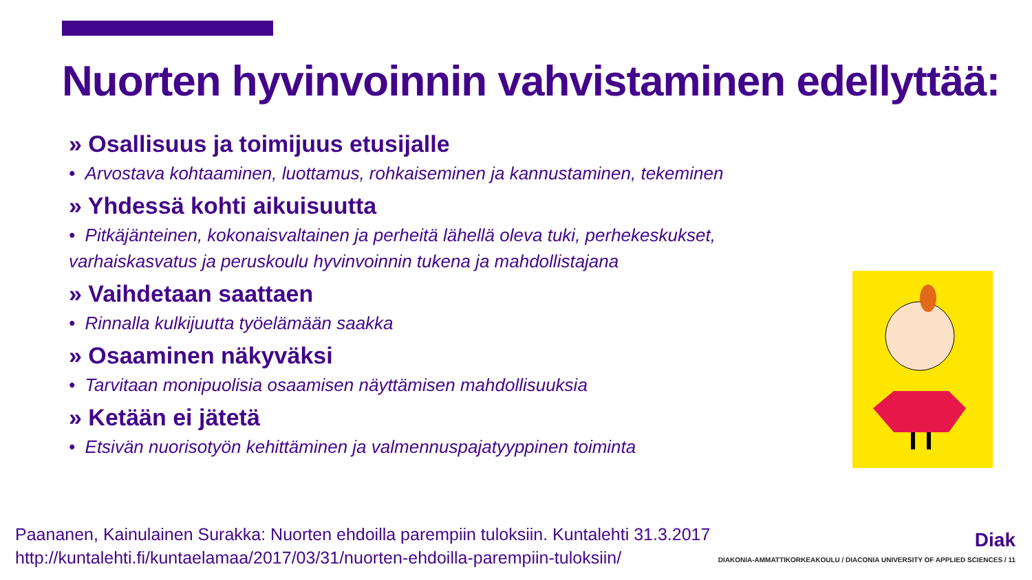Nuorten hyvinvoinnin vahvistaminen edellyttää:
» Osallisuus ja toimijuus etusijalle
• Arvostava kohtaaminen, luottamus, rohkaiseminen ja kannustaminen, tekeminen
» Yhdessä kohti aikuisuutta
• Pitkäjänteinen, kokonaisvaltainen ja perheitä lähellä oleva tuki, perhekeskukset, varhaiskasvatus ja peruskoulu hyvinvoinnin tukena ja mahdollistajana
» Vaihdetaan saattaen
• Rinnalla kulkijuutta työelämään saakka
» Osaaminen näkyväksi
• Tarvitaan monipuolisia osaamisen näyttämisen mahdollisuuksia
» Ketään ei jätetä
• Etsivän nuorisotyön kehittäminen ja valmennuspajatyyppinen toiminta
Paananen, Kainulainen Surakka: Nuorten ehdoilla parempiin tuloksiin. Kuntalehti 31.3.2017
http://kuntalehti.fi/kuntaelamaa/2017/03/31/nuorten-ehdoilla-parempiin-tuloksiin/
Diak
DIAKONIA-AMMATTIKORKEAKOULU / DIACONIA UNIVERSITY OF APPLIED SCIENCES / 11